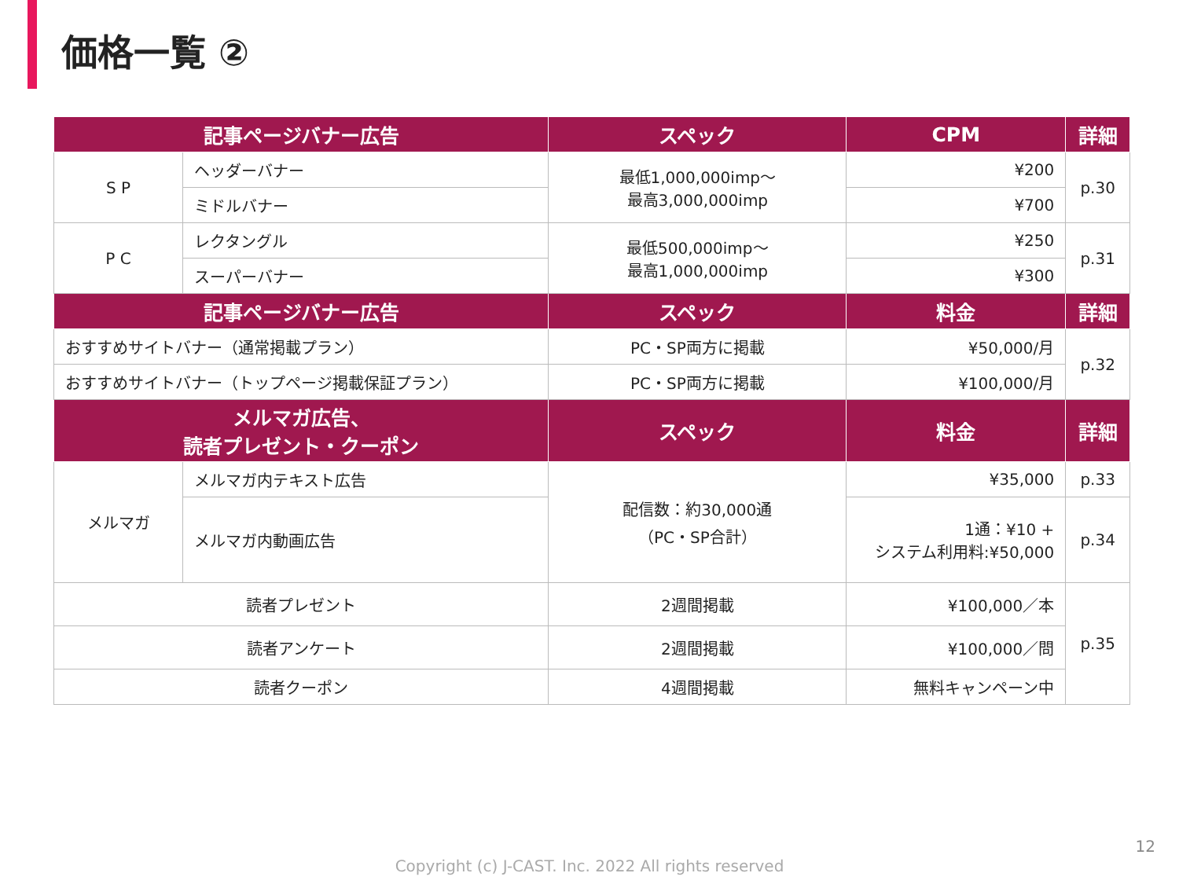価格一覧 ②
| 記事ページバナー広告 | | スペック | CPM | 詳細 |
| --- | --- | --- | --- | --- |
| S P | ヘッダーバナー | 最低1,000,000imp～ 最高3,000,000imp | ¥200 | p.30 |
| | ミドルバナー | | ¥700 | |
| P C | レクタングル | 最低500,000imp～ 最高1,000,000imp | ¥250 | p.31 |
| | スーパーバナー | | ¥300 | |
| 記事ページバナー広告 | | スペック | 料金 | 詳細 |
| おすすめサイトバナー（通常掲載プラン） | | PC・SP両方に掲載 | ¥50,000/月 | p.32 |
| おすすめサイトバナー（トップページ掲載保証プラン） | | PC・SP両方に掲載 | ¥100,000/月 | |
| メルマガ広告、 読者プレゼント・クーポン | | スペック | 料金 | 詳細 |
| メルマガ | メルマガ内テキスト広告 | 配信数：約30,000通 （PC・SP合計） | ¥35,000 | p.33 |
| | メルマガ内動画広告 | | 1通：¥10 + システム利用料:¥50,000 | p.34 |
| 読者プレゼント | | 2週間掲載 | ¥100,000／本 | p.35 |
| 読者アンケート | | 2週間掲載 | ¥100,000／問 | |
| 読者クーポン | | 4週間掲載 | 無料キャンペーン中 | |
12
Copyright (c) J-CAST. Inc. 2022 All rights reserved